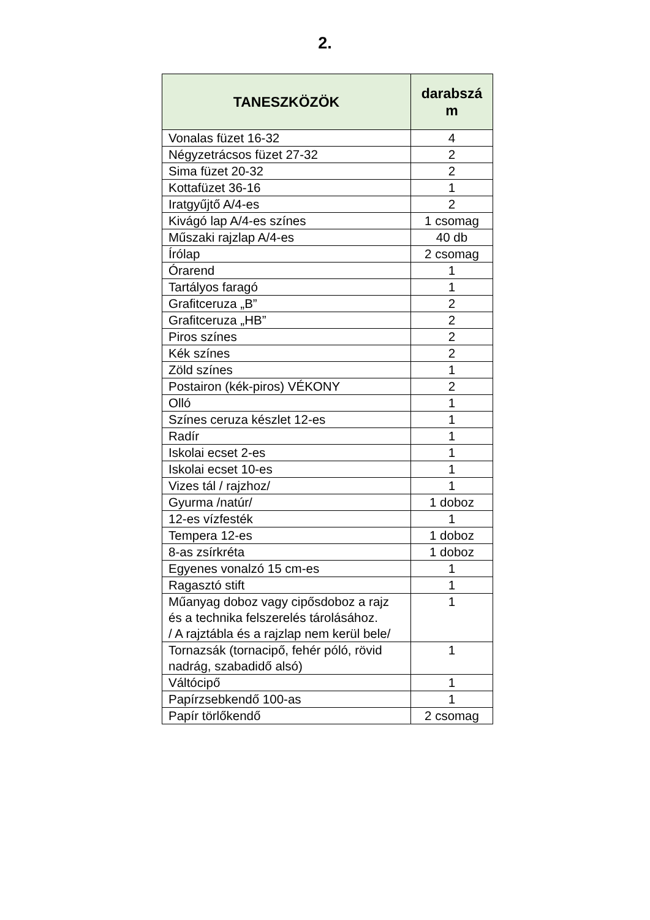2.
| TANESZKÖZÖK | darabszá m |
| --- | --- |
| Vonalas füzet 16-32 | 4 |
| Négyzetrácsos füzet 27-32 | 2 |
| Sima füzet 20-32 | 2 |
| Kottafüzet 36-16 | 1 |
| Iratgyűjtő A/4-es | 2 |
| Kivágó lap A/4-es színes | 1 csomag |
| Műszaki rajzlap A/4-es | 40 db |
| Írólap | 2 csomag |
| Órarend | 1 |
| Tartályos faragó | 1 |
| Grafitceruza „B” | 2 |
| Grafitceruza „HB” | 2 |
| Piros színes | 2 |
| Kék színes | 2 |
| Zöld színes | 1 |
| Postairon (kék-piros) VÉKONY | 2 |
| Olló | 1 |
| Színes ceruza készlet 12-es | 1 |
| Radír | 1 |
| Iskolai ecset 2-es | 1 |
| Iskolai ecset 10-es | 1 |
| Vizes tál / rajzhoz/ | 1 |
| Gyurma /natúr/ | 1 doboz |
| 12-es vízfesték | 1 |
| Tempera 12-es | 1 doboz |
| 8-as zsírkréta | 1 doboz |
| Egyenes vonalzó 15 cm-es | 1 |
| Ragasztó stift | 1 |
| Műanyag doboz vagy cipősdoboz a rajz és a technika felszerelés tárolásához. / A rajztábla és a rajzlap nem kerül bele/ | 1 |
| Tornazsák (tornacipő, fehér póló, rövid nadrág, szabadidő alsó) | 1 |
| Váltócipő | 1 |
| Papírzsebkendő 100-as | 1 |
| Papír törlőkendő | 2 csomag |